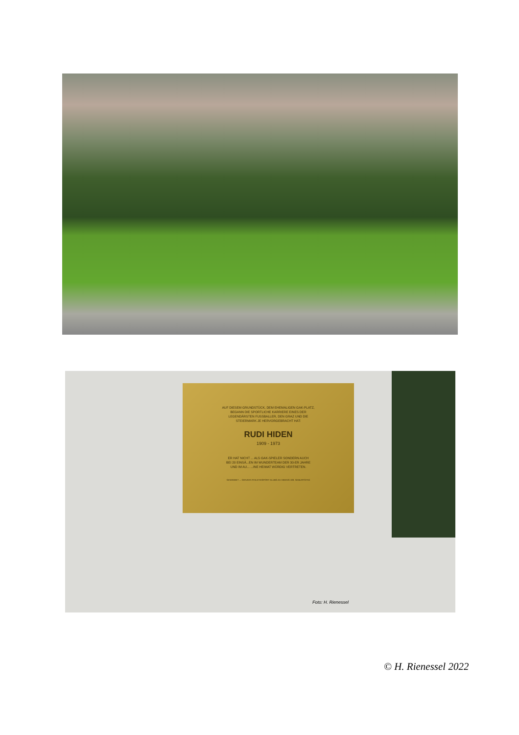AUF DIESEM GRUNDSTÜCK, DEM EHEMALIGEN GAK-PLATZ,
BEGANN DIE SPORTLICHE KARRIERE EINES DER
LEGENDÄRSTEN FUSSBALLER, DEN GRAZ UND DIE
STEIERMARK JE HERVORGEBRACHT HAT:
RUDI HIDEN
1909 - 1973
ER HAT NICHT ... ALS GAK-SPIELER SONDERN AUCH
BEI 20 EINSÄ...EN IM WUNDERTEAM DER 30-ER JAHRE
UND IM AU... ...INE HEIMAT WÜRDIG VERTRETEN.
GEWIDMET ... GRAZER ATHLETIKSPORT KLUBS ZU HIDENS 100. GEBURTSTAG
Foto: H. Rienessel
© H. Rienessel 2022